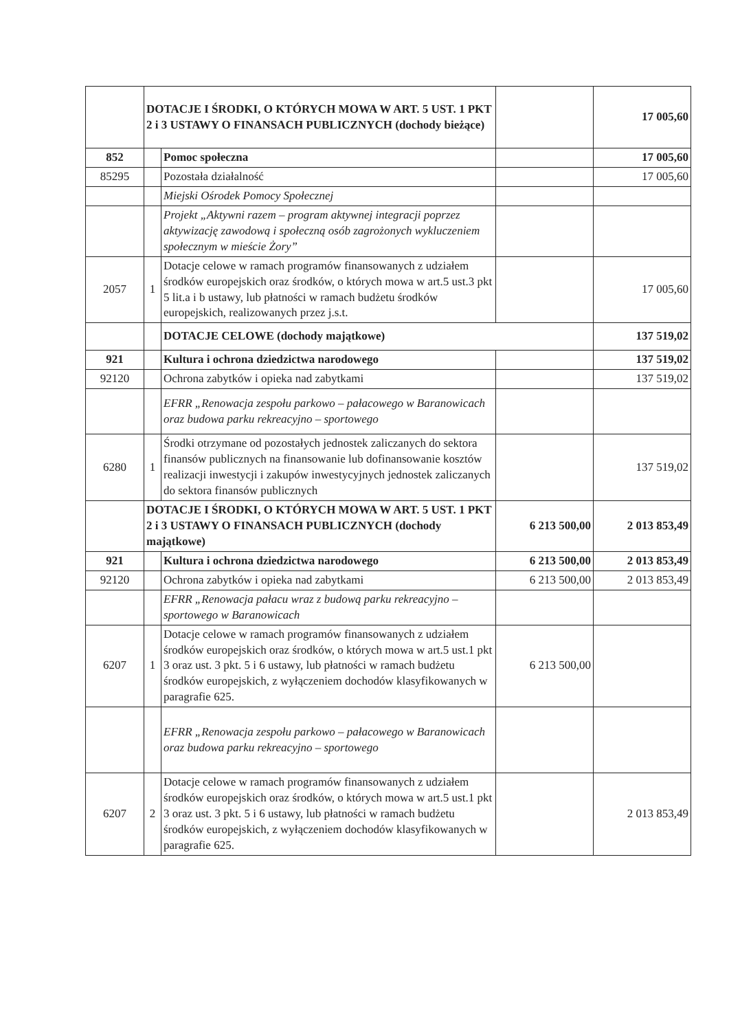| | DOTACJE I ŚRODKI, O KTÓRYCH MOWA W ART. 5 UST. 1 PKT 2 i 3 USTAWY O FINANSACH PUBLICZNYCH (dochody bieżące) | | | 17 005,60 |
| 852 | | Pomoc społeczna | | 17 005,60 |
| 85295 | | Pozostała działalność | | 17 005,60 |
| | | Miejski Ośrodek Pomocy Społecznej | | |
| | | Projekt „Aktywni razem – program aktywnej integracji poprzez aktywizację zawodową i społeczną osób zagrożonych wykluczeniem społecznym w mieście Żory” | | |
| 2057 | 1 | Dotacje celowe w ramach programów finansowanych z udziałem środków europejskich oraz środków, o których mowa w art.5 ust.3 pkt 5 lit.a i b ustawy, lub płatności w ramach budżetu środków europejskich, realizowanych przez j.s.t. | | 17 005,60 |
| | | DOTACJE CELOWE (dochody majątkowe) | | 137 519,02 |
| 921 | | Kultura i ochrona dziedzictwa narodowego | | 137 519,02 |
| 92120 | | Ochrona zabytków i opieka nad zabytkami | | 137 519,02 |
| | | EFRR „Renowacja zespołu parkowo – pałacowego w Baranowicach oraz budowa parku rekreacyjno – sportowego | | |
| 6280 | 1 | Środki otrzymane od pozostałych jednostek zaliczanych do sektora finansów publicznych na finansowanie lub dofinansowanie kosztów realizacji inwestycji i zakupów inwestycyjnych jednostek zaliczanych do sektora finansów publicznych | | 137 519,02 |
| | DOTACJE I ŚRODKI, O KTÓRYCH MOWA W ART. 5 UST. 1 PKT 2 i 3 USTAWY O FINANSACH PUBLICZNYCH (dochody majątkowe) | | 6 213 500,00 | 2 013 853,49 |
| 921 | | Kultura i ochrona dziedzictwa narodowego | 6 213 500,00 | 2 013 853,49 |
| 92120 | | Ochrona zabytków i opieka nad zabytkami | 6 213 500,00 | 2 013 853,49 |
| | | EFRR „Renowacja pałacu wraz z budową parku rekreacyjno – sportowego w Baranowicach | | |
| 6207 | 1 | Dotacje celowe w ramach programów finansowanych z udziałem środków europejskich oraz środków, o których mowa w art.5 ust.1 pkt 3 oraz ust. 3 pkt. 5 i 6 ustawy, lub płatności w ramach budżetu środków europejskich, z wyłączeniem dochodów klasyfikowanych w paragrafie 625. | 6 213 500,00 | |
| | | EFRR „Renowacja zespołu parkowo – pałacowego w Baranowicach oraz budowa parku rekreacyjno – sportowego | | |
| 6207 | 2 | Dotacje celowe w ramach programów finansowanych z udziałem środków europejskich oraz środków, o których mowa w art.5 ust.1 pkt 3 oraz ust. 3 pkt. 5 i 6 ustawy, lub płatności w ramach budżetu środków europejskich, z wyłączeniem dochodów klasyfikowanych w paragrafie 625. | | 2 013 853,49 |